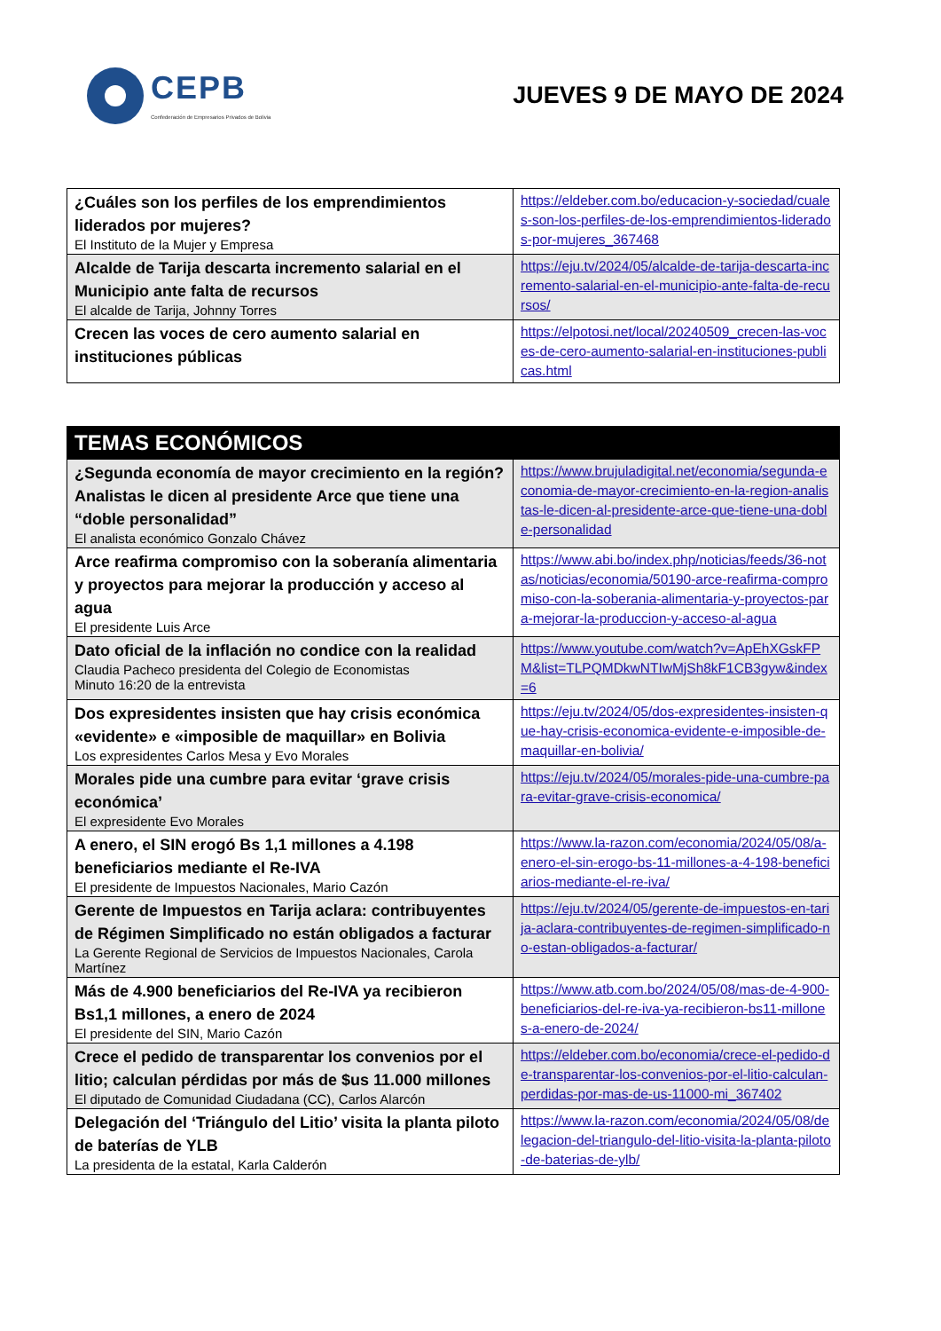CEPB
Confederación de Empresarios Privados de Bolivia
JUEVES 9 DE MAYO DE 2024
| ¿Cuáles son los perfiles de los emprendimientos liderados por mujeres? El Instituto de la Mujer y Empresa | https://eldeber.com.bo/educacion-y-sociedad/cuales-son-los-perfiles-de-los-emprendimientos-liderados-por-mujeres_367468 |
| Alcalde de Tarija descarta incremento salarial en el Municipio ante falta de recursos El alcalde de Tarija, Johnny Torres | https://eju.tv/2024/05/alcalde-de-tarija-descarta-incremento-salarial-en-el-municipio-ante-falta-de-recursos/ |
| Crecen las voces de cero aumento salarial en instituciones públicas | https://elpotosi.net/local/20240509_crecen-las-voces-de-cero-aumento-salarial-en-instituciones-publicas.html |
| TEMAS ECONÓMICOS | |
| ¿Segunda economía de mayor crecimiento en la región? Analistas le dicen al presidente Arce que tiene una “doble personalidad” El analista económico Gonzalo Chávez | https://www.brujuladigital.net/economia/segunda-economia-de-mayor-crecimiento-en-la-region-analistas-le-dicen-al-presidente-arce-que-tiene-una-doble-personalidad |
| Arce reafirma compromiso con la soberanía alimentaria y proyectos para mejorar la producción y acceso al agua El presidente Luis Arce | https://www.abi.bo/index.php/noticias/feeds/36-notas/noticias/economia/50190-arce-reafirma-compromiso-con-la-soberania-alimentaria-y-proyectos-para-mejorar-la-produccion-y-acceso-al-agua |
| Dato oficial de la inflación no condice con la realidad Claudia Pacheco presidenta del Colegio de Economistas Minuto 16:20 de la entrevista | https://www.youtube.com/watch?v=ApEhXGskFPM&list=TLPQMDkwNTIwMjSh8kF1CB3gyw&index=6 |
| Dos expresidentes insisten que hay crisis económica «evidente» e «imposible de maquillar» en Bolivia Los expresidentes Carlos Mesa y Evo Morales | https://eju.tv/2024/05/dos-expresidentes-insisten-que-hay-crisis-economica-evidente-e-imposible-de-maquillar-en-bolivia/ |
| Morales pide una cumbre para evitar ‘grave crisis económica’ El expresidente Evo Morales | https://eju.tv/2024/05/morales-pide-una-cumbre-para-evitar-grave-crisis-economica/ |
| A enero, el SIN erogó Bs 1,1 millones a 4.198 beneficiarios mediante el Re-IVA El presidente de Impuestos Nacionales, Mario Cazón | https://www.la-razon.com/economia/2024/05/08/a-enero-el-sin-erogo-bs-11-millones-a-4-198-beneficiarios-mediante-el-re-iva/ |
| Gerente de Impuestos en Tarija aclara: contribuyentes de Régimen Simplificado no están obligados a facturar La Gerente Regional de Servicios de Impuestos Nacionales, Carola Martínez | https://eju.tv/2024/05/gerente-de-impuestos-en-tarija-aclara-contribuyentes-de-regimen-simplificado-no-estan-obligados-a-facturar/ |
| Más de 4.900 beneficiarios del Re-IVA ya recibieron Bs1,1 millones, a enero de 2024 El presidente del SIN, Mario Cazón | https://www.atb.com.bo/2024/05/08/mas-de-4-900-beneficiarios-del-re-iva-ya-recibieron-bs11-millones-a-enero-de-2024/ |
| Crece el pedido de transparentar los convenios por el litio; calculan pérdidas por más de $us 11.000 millones El diputado de Comunidad Ciudadana (CC), Carlos Alarcón | https://eldeber.com.bo/economia/crece-el-pedido-de-transparentar-los-convenios-por-el-litio-calculan-perdidas-por-mas-de-us-11000-mi_367402 |
| Delegación del ‘Triángulo del Litio’ visita la planta piloto de baterías de YLB La presidenta de la estatal, Karla Calderón | https://www.la-razon.com/economia/2024/05/08/delegacion-del-triangulo-del-litio-visita-la-planta-piloto-de-baterias-de-ylb/ |